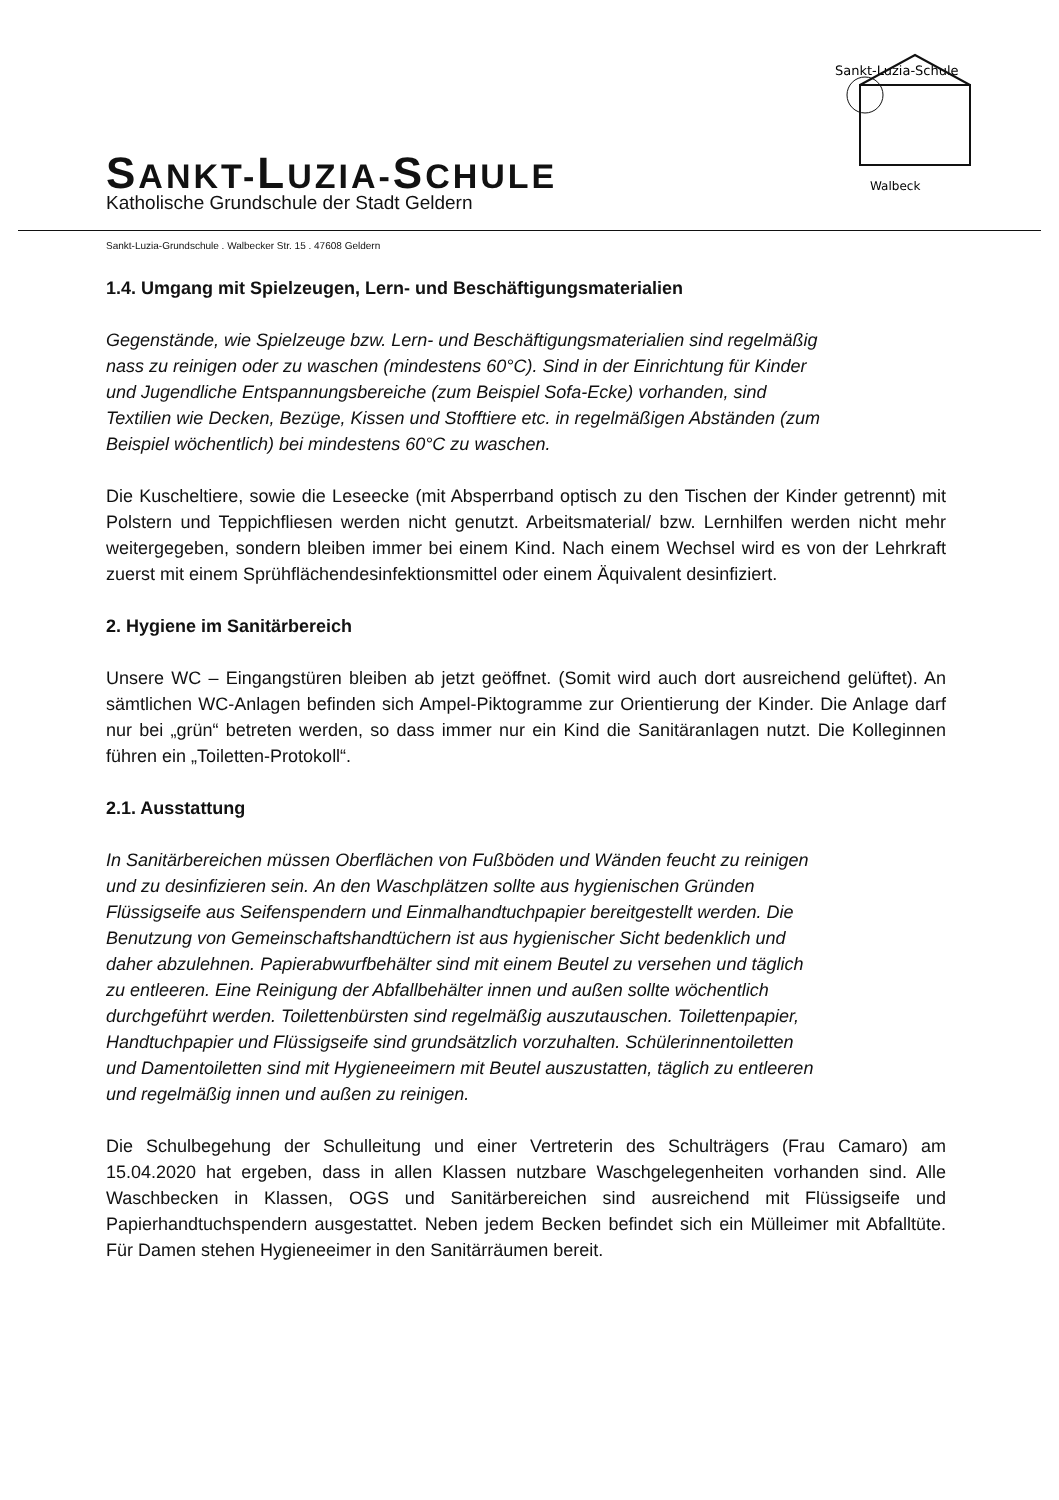SANKT-LUZIA-SCHULE
Katholische Grundschule der Stadt Geldern
Sankt-Luzia-Schule
Walbeck
Sankt-Luzia-Grundschule . Walbecker Str. 15 . 47608 Geldern
1.4. Umgang mit Spielzeugen, Lern- und Beschäftigungsmaterialien
Gegenstände, wie Spielzeuge bzw. Lern- und Beschäftigungsmaterialien sind regelmäßig nass zu reinigen oder zu waschen (mindestens 60°C). Sind in der Einrichtung für Kinder und Jugendliche Entspannungsbereiche (zum Beispiel Sofa-Ecke) vorhanden, sind Textilien wie Decken, Bezüge, Kissen und Stofftiere etc. in regelmäßigen Abständen (zum Beispiel wöchentlich) bei mindestens 60°C zu waschen.
Die Kuscheltiere, sowie die Leseecke (mit Absperrband optisch zu den Tischen der Kinder getrennt) mit Polstern und Teppichfliesen werden nicht genutzt. Arbeitsmaterial/ bzw. Lernhilfen werden nicht mehr weitergegeben, sondern bleiben immer bei einem Kind. Nach einem Wechsel wird es von der Lehrkraft zuerst mit einem Sprühflächendesinfektionsmittel oder einem Äquivalent desinfiziert.
2. Hygiene im Sanitärbereich
Unsere WC – Eingangstüren bleiben ab jetzt geöffnet. (Somit wird auch dort ausreichend gelüftet). An sämtlichen WC-Anlagen befinden sich Ampel-Piktogramme zur Orientierung der Kinder. Die Anlage darf nur bei „grün“ betreten werden, so dass immer nur ein Kind die Sanitäranlagen nutzt. Die Kolleginnen führen ein „Toiletten-Protokoll“.
2.1. Ausstattung
In Sanitärbereichen müssen Oberflächen von Fußböden und Wänden feucht zu reinigen und zu desinfizieren sein. An den Waschplätzen sollte aus hygienischen Gründen Flüssigseife aus Seifenspendern und Einmalhandtuchpapier bereitgestellt werden. Die Benutzung von Gemeinschaftshandtüchern ist aus hygienischer Sicht bedenklich und daher abzulehnen. Papierabwurfbehälter sind mit einem Beutel zu versehen und täglich zu entleeren. Eine Reinigung der Abfallbehälter innen und außen sollte wöchentlich durchgeführt werden. Toilettenbürsten sind regelmäßig auszutauschen. Toilettenpapier, Handtuchpapier und Flüssigseife sind grundsätzlich vorzuhalten. Schülerinnentoiletten und Damentoiletten sind mit Hygieneeimern mit Beutel auszustatten, täglich zu entleeren und regelmäßig innen und außen zu reinigen.
Die Schulbegehung der Schulleitung und einer Vertreterin des Schulträgers (Frau Camaro) am 15.04.2020 hat ergeben, dass in allen Klassen nutzbare Waschgelegenheiten vorhanden sind. Alle Waschbecken in Klassen, OGS und Sanitärbereichen sind ausreichend mit Flüssigseife und Papierhandtuchspendern ausgestattet. Neben jedem Becken befindet sich ein Mülleimer mit Abfalltüte. Für Damen stehen Hygieneeimer in den Sanitärräumen bereit.